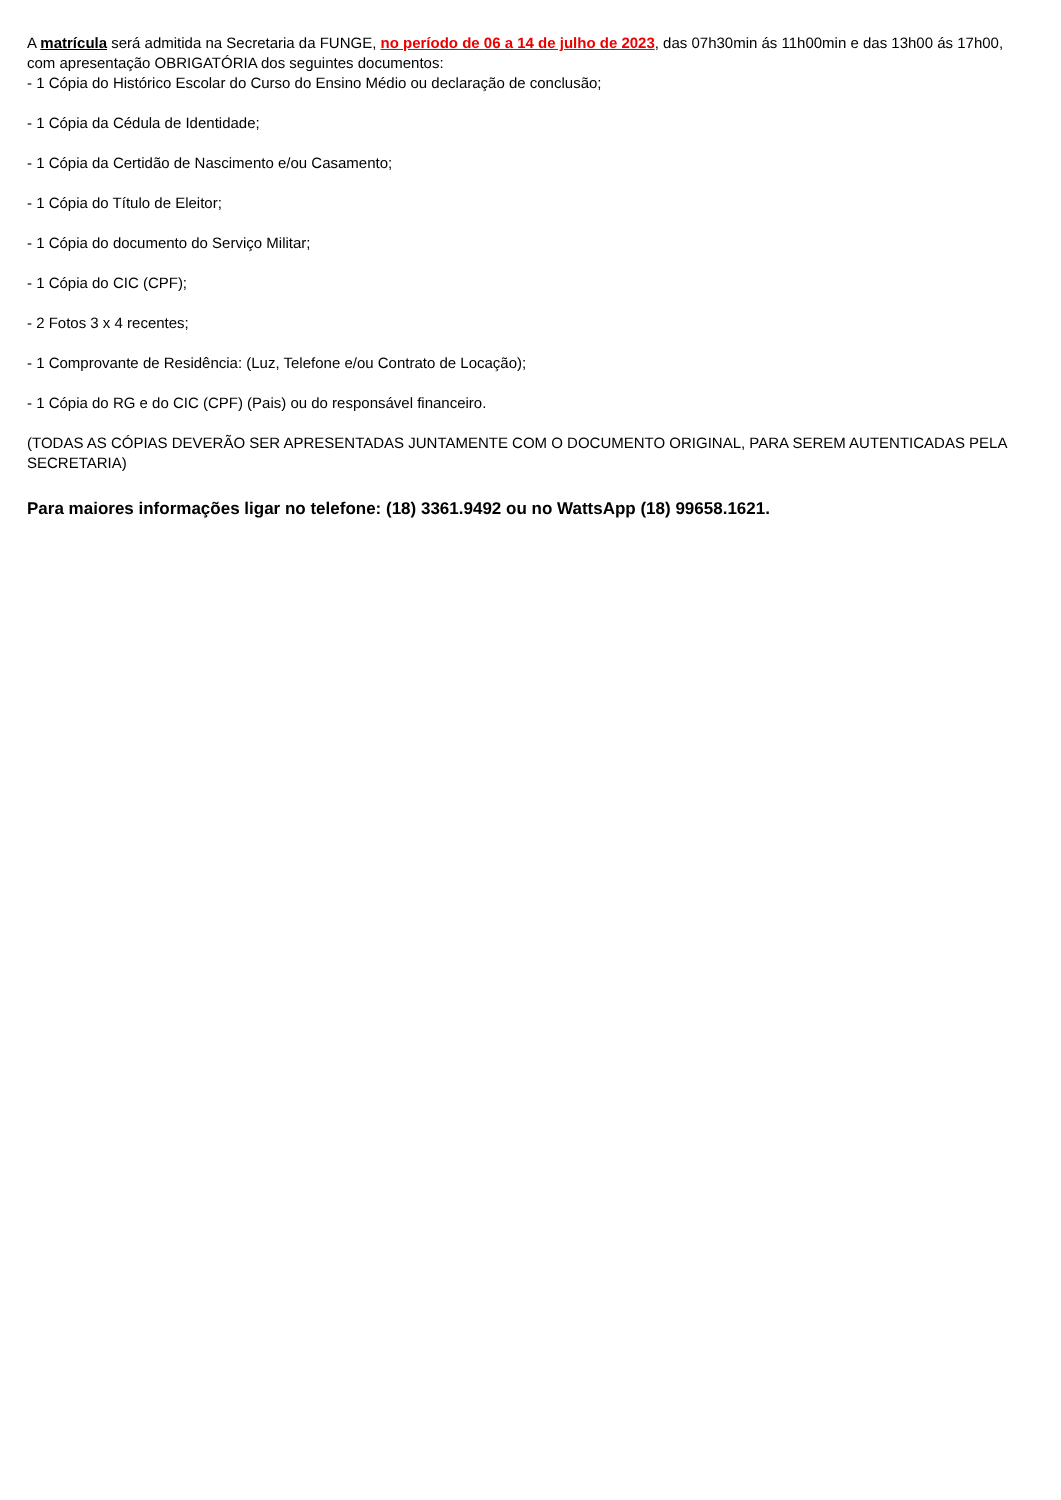A matrícula será admitida na Secretaria da FUNGE, no período de 06 a 14 de julho de 2023, das 07h30min ás 11h00min e das 13h00 ás 17h00, com apresentação OBRIGATÓRIA dos seguintes documentos:
- 1 Cópia do Histórico Escolar do Curso do Ensino Médio ou declaração de conclusão;
- 1 Cópia da Cédula de Identidade;
- 1 Cópia da Certidão de Nascimento e/ou Casamento;
- 1 Cópia do Título de Eleitor;
- 1 Cópia do documento do Serviço Militar;
- 1 Cópia do CIC (CPF);
- 2 Fotos 3 x 4 recentes;
- 1 Comprovante de Residência: (Luz, Telefone e/ou Contrato de Locação);
- 1 Cópia do RG e do CIC (CPF) (Pais) ou do responsável financeiro.
(TODAS AS CÓPIAS DEVERÃO SER APRESENTADAS JUNTAMENTE COM O DOCUMENTO ORIGINAL, PARA SEREM AUTENTICADAS PELA SECRETARIA)
Para maiores informações ligar no telefone: (18) 3361.9492 ou no WattsApp (18) 99658.1621.